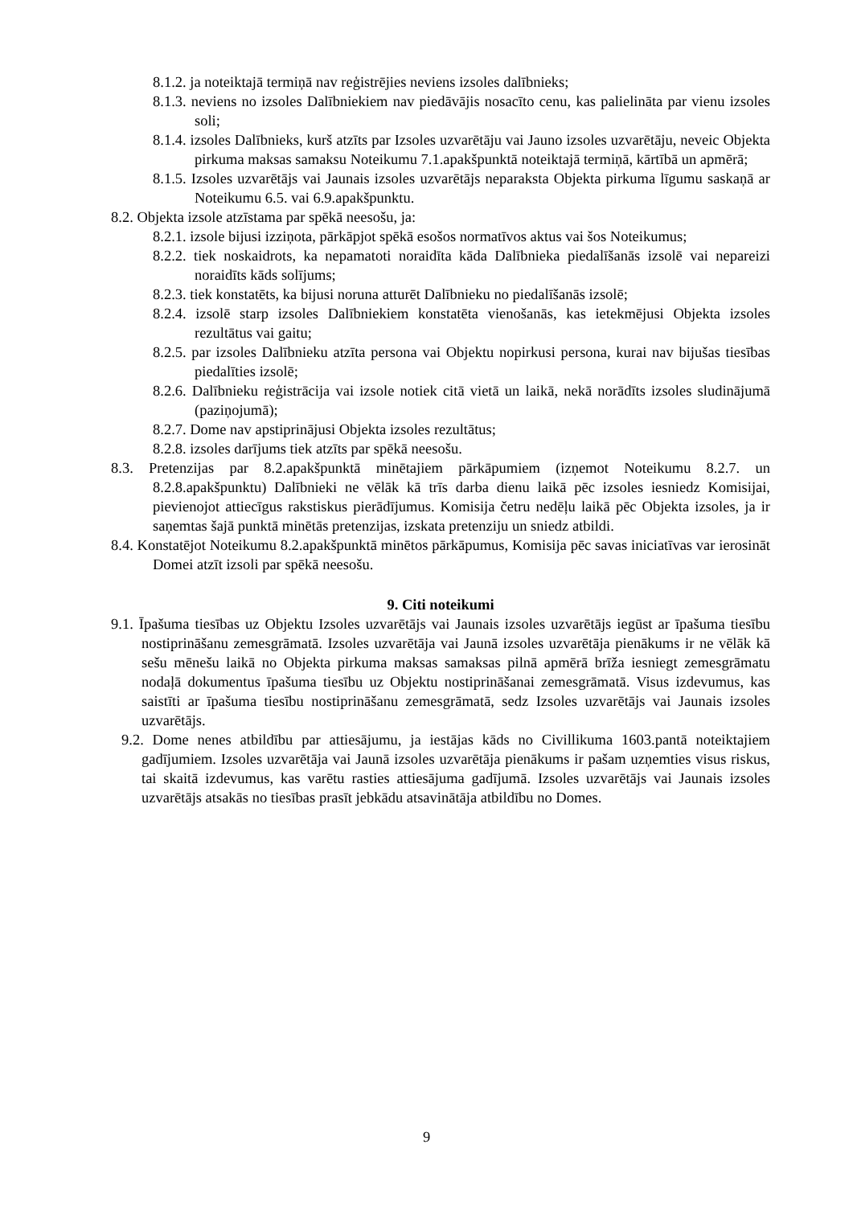8.1.2. ja noteiktajā termiņā nav reģistrējies neviens izsoles dalībnieks;
8.1.3. neviens no izsoles Dalībniekiem nav piedāvājis nosacīto cenu, kas palielināta par vienu izsoles soli;
8.1.4. izsoles Dalībnieks, kurš atzīts par Izsoles uzvarētāju vai Jauno izsoles uzvarētāju, neveic Objekta pirkuma maksas samaksu Noteikumu 7.1.apakšpunktā noteiktajā termiņā, kārtībā un apmērā;
8.1.5. Izsoles uzvarētājs vai Jaunais izsoles uzvarētājs neparaksta Objekta pirkuma līgumu saskaņā ar Noteikumu 6.5. vai 6.9.apakšpunktu.
8.2. Objekta izsole atzīstama par spēkā neesošu, ja:
8.2.1. izsole bijusi izziņota, pārkāpjot spēkā esošos normatīvos aktus vai šos Noteikumus;
8.2.2. tiek noskaidrots, ka nepamatoti noraidīta kāda Dalībnieka piedalīšanās izsolē vai nepareizi noraidīts kāds solījums;
8.2.3. tiek konstatēts, ka bijusi noruna atturēt Dalībnieku no piedalīšanās izsolē;
8.2.4. izsolē starp izsoles Dalībniekiem konstatēta vienošanās, kas ietekmējusi Objekta izsoles rezultātus vai gaitu;
8.2.5. par izsoles Dalībnieku atzīta persona vai Objektu nopirkusi persona, kurai nav bijušas tiesības piedalīties izsolē;
8.2.6. Dalībnieku reģistrācija vai izsole notiek citā vietā un laikā, nekā norādīts izsoles sludinājumā (paziņojumā);
8.2.7. Dome nav apstiprinājusi Objekta izsoles rezultātus;
8.2.8. izsoles darījums tiek atzīts par spēkā neesošu.
8.3. Pretenzijas par 8.2.apakšpunktā minētajiem pārkāpumiem (izņemot Noteikumu 8.2.7. un 8.2.8.apakšpunktu) Dalībnieki ne vēlāk kā trīs darba dienu laikā pēc izsoles iesniedz Komisijai, pievienojot attiecīgus rakstiskus pierādījumus. Komisija četru nedēļu laikā pēc Objekta izsoles, ja ir saņemtas šajā punktā minētās pretenzijas, izskata pretenziju un sniedz atbildi.
8.4. Konstatējot Noteikumu 8.2.apakšpunktā minētos pārkāpumus, Komisija pēc savas iniciatīvas var ierosināt Domei atzīt izsoli par spēkā neesošu.
9. Citi noteikumi
9.1. Īpašuma tiesības uz Objektu Izsoles uzvarētājs vai Jaunais izsoles uzvarētājs iegūst ar īpašuma tiesību nostiprināšanu zemesgrāmatā. Izsoles uzvarētāja vai Jaunā izsoles uzvarētāja pienākums ir ne vēlāk kā sešu mēnešu laikā no Objekta pirkuma maksas samaksas pilnā apmērā brīža iesniegt zemesgrāmatu nodaļā dokumentus īpašuma tiesību uz Objektu nostiprināšanai zemesgrāmatā. Visus izdevumus, kas saistīti ar īpašuma tiesību nostiprināšanu zemesgrāmatā, sedz Izsoles uzvarētājs vai Jaunais izsoles uzvarētājs.
9.2. Dome nenes atbildību par attiesājumu, ja iestājas kāds no Civillikuma 1603.pantā noteiktajiem gadījumiem. Izsoles uzvarētāja vai Jaunā izsoles uzvarētāja pienākums ir pašam uzņemties visus riskus, tai skaitā izdevumus, kas varētu rasties attiesājuma gadījumā. Izsoles uzvarētājs vai Jaunais izsoles uzvarētājs atsakās no tiesības prasīt jebkādu atsavinātāja atbildību no Domes.
9